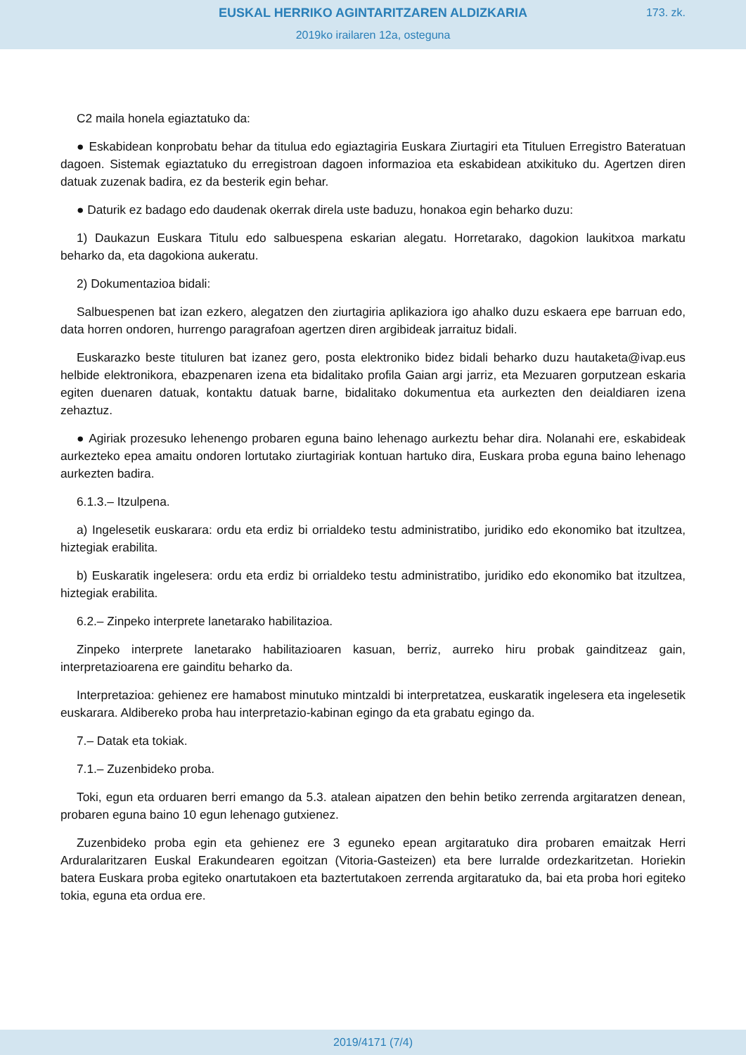EUSKAL HERRIKO AGINTARITZAREN ALDIZKARIA
173. zk.
2019ko irailaren 12a, osteguna
C2 maila honela egiaztatuko da:
● Eskabidean konprobatu behar da titulua edo egiaztagiria Euskara Ziurtagiri eta Tituluen Erregistro Bateratuan dagoen. Sistemak egiaztatuko du erregistroan dagoen informazioa eta eskabidean atxikituko du. Agertzen diren datuak zuzenak badira, ez da besterik egin behar.
● Daturik ez badago edo daudenak okerrak direla uste baduzu, honakoa egin beharko duzu:
1) Daukazun Euskara Titulu edo salbuespena eskarian alegatu. Horretarako, dagokion laukitxoa markatu beharko da, eta dagokiona aukeratu.
2) Dokumentazioa bidali:
Salbuespenen bat izan ezkero, alegatzen den ziurtagiria aplikaziora igo ahalko duzu eskaera epe barruan edo, data horren ondoren, hurrengo paragrafoan agertzen diren argibideak jarraituz bidali.
Euskarazko beste tituluren bat izanez gero, posta elektroniko bidez bidali beharko duzu hautaketa@ivap.eus helbide elektronikora, ebazpenaren izena eta bidalitako profila Gaian argi jarriz, eta Mezuaren gorputzean eskaria egiten duenaren datuak, kontaktu datuak barne, bidalitako dokumentua eta aurkezten den deialdiaren izena zehaztuz.
● Agiriak prozesuko lehenengo probaren eguna baino lehenago aurkeztu behar dira. Nolanahi ere, eskabideak aurkezteko epea amaitu ondoren lortutako ziurtagiriak kontuan hartuko dira, Euskara proba eguna baino lehenago aurkezten badira.
6.1.3.– Itzulpena.
a) Ingelesetik euskarara: ordu eta erdiz bi orrialdeko testu administratibo, juridiko edo ekonomiko bat itzultzea, hiztegiak erabilita.
b) Euskaratik ingelesera: ordu eta erdiz bi orrialdeko testu administratibo, juridiko edo ekonomiko bat itzultzea, hiztegiak erabilita.
6.2.– Zinpeko interprete lanetarako habilitazioa.
Zinpeko interprete lanetarako habilitazioaren kasuan, berriz, aurreko hiru probak gainditzeaz gain, interpretazioarena ere gainditu beharko da.
Interpretazioa: gehienez ere hamabost minutuko mintzaldi bi interpretatzea, euskaratik ingelesera eta ingelesetik euskarara. Aldibereko proba hau interpretazio-kabinan egingo da eta grabatu egingo da.
7.– Datak eta tokiak.
7.1.– Zuzenbideko proba.
Toki, egun eta orduaren berri emango da 5.3. atalean aipatzen den behin betiko zerrenda argitaratzen denean, probaren eguna baino 10 egun lehenago gutxienez.
Zuzenbideko proba egin eta gehienez ere 3 eguneko epean argitaratuko dira probaren emaitzak Herri Arduralaritzaren Euskal Erakundearen egoitzan (Vitoria-Gasteizen) eta bere lurralde ordezkaritzetan. Horiekin batera Euskara proba egiteko onartutakoen eta baztertutakoen zerrenda argitaratuko da, bai eta proba hori egiteko tokia, eguna eta ordua ere.
2019/4171 (7/4)